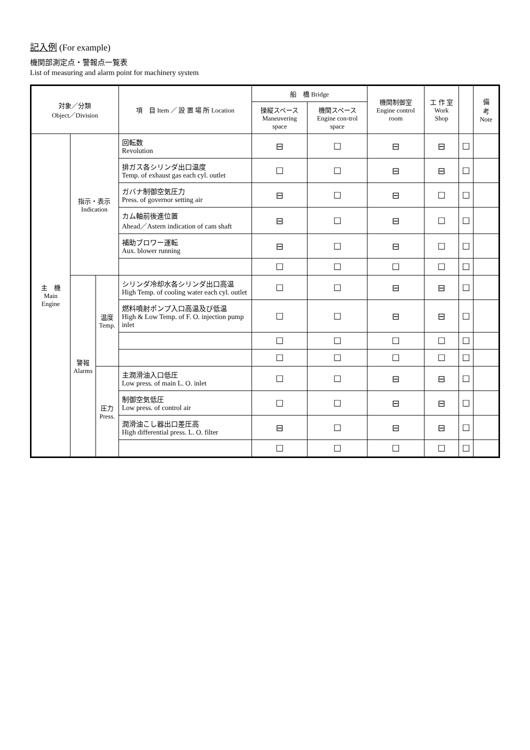記入例 (For example)
機関部測定点・警報点一覧表
List of measuring and alarm point for machinery system
| 対象／分類 Object／Division | | | 項 目 Item ／ 設 置 場 所 Location | 船 橋 Bridge | | 機関制御室 Engine control room | 工 作 室 Work Shop | | 備 考 Note |
| --- | --- | --- | --- | --- | --- | --- | --- | --- | --- |
| | | | | 操縦スペース Maneuvering space | 機関スペース Engine con-trol space | | | | |
| 主 機 Main Engine | 指示・表示 Indication | | 回転数 Revolution | ⊟ | ☐ | ⊟ | ⊟ | ☐ | |
| | | | 排ガス各シリンダ出口温度 Temp. of exhaust gas each cyl. outlet | ☐ | ☐ | ⊟ | ⊟ | ☐ | |
| | | | ガバナ制御空気圧力 Press. of governor setting air | ⊟ | ☐ | ⊟ | ☐ | ☐ | |
| | | | カム軸前後進位置 Ahead／Astern indication of cam shaft | ⊟ | ☐ | ⊟ | ☐ | ☐ | |
| | | | 補助ブロワー運転 Aux. blower running | ⊟ | ☐ | ⊟ | ☐ | ☐ | |
| | | | | ☐ | ☐ | ☐ | ☐ | ☐ | |
| | 警報 Alarms | 温度 Temp. | シリンダ冷却水各シリンダ出口高温 High Temp. of cooling water each cyl. outlet | ☐ | ☐ | ⊟ | ⊟ | ☐ | |
| | | | 燃料噴射ポンプ入口高温及び低温 High & Low Temp. of F. O. injection pump inlet | ☐ | ☐ | ⊟ | ⊟ | ☐ | |
| | | | | ☐ | ☐ | ☐ | ☐ | ☐ | |
| | | | | ☐ | ☐ | ☐ | ☐ | ☐ | |
| | | 圧力 Press. | 主潤滑油入口低圧 Low press. of main L. O. inlet | ☐ | ☐ | ⊟ | ⊟ | ☐ | |
| | | | 制御空気低圧 Low press. of control air | ☐ | ☐ | ⊟ | ⊟ | ☐ | |
| | | | 潤滑油こし器出口差圧高 High differential press. L. O. filter | ⊟ | ☐ | ⊟ | ⊟ | ☐ | |
| | | | | ☐ | ☐ | ☐ | ☐ | ☐ | |